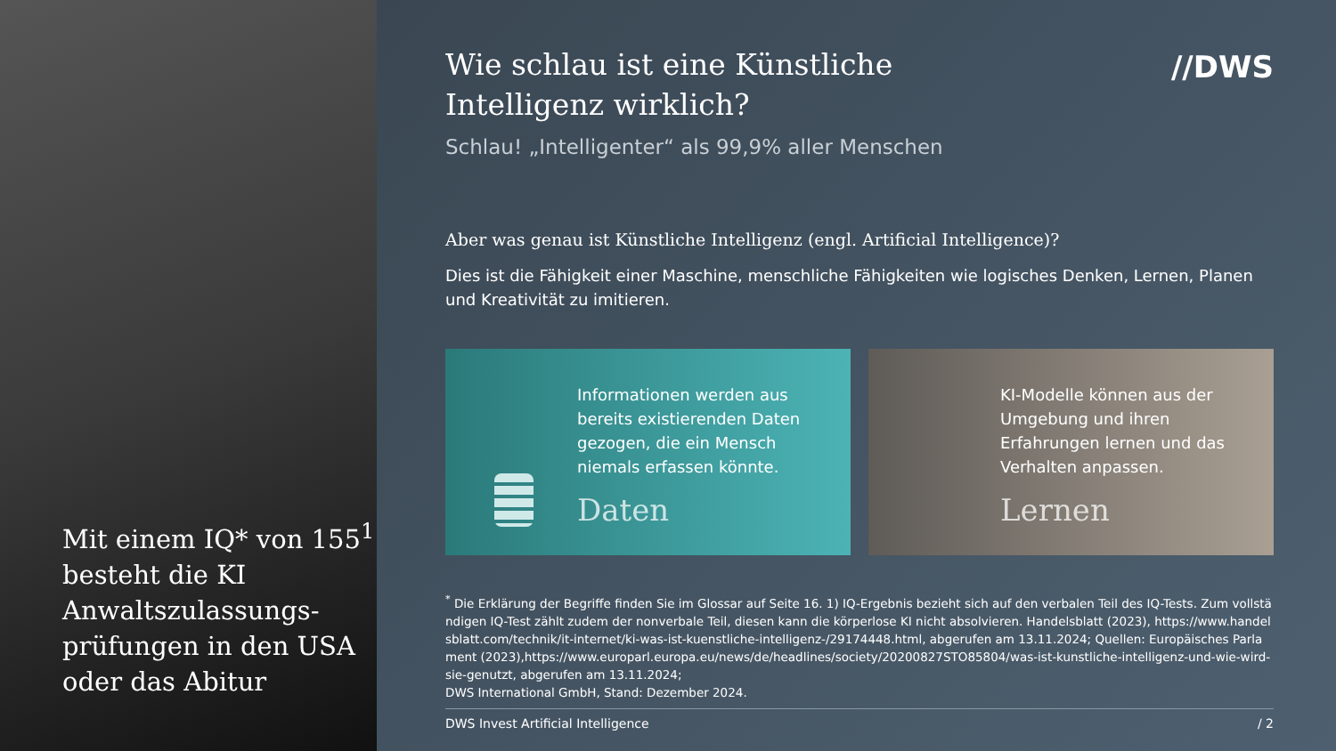Mit einem IQ* von 155<sup>1</sup> besteht die KI Anwaltszulassungs-prüfungen in den USA oder das Abitur
//DWS
Wie schlau ist eine Künstliche Intelligenz wirklich?
Schlau! „Intelligenter“ als 99,9% aller Menschen
Aber was genau ist Künstliche Intelligenz (engl. Artificial Intelligence)?
Dies ist die Fähigkeit einer Maschine, menschliche Fähigkeiten wie logisches Denken, Lernen, Planen und Kreativität zu imitieren.
Informationen werden aus bereits existierenden Daten gezogen, die ein Mensch niemals erfassen könnte.
Daten
KI-Modelle können aus der Umgebung und ihren Erfahrungen lernen und das Verhalten anpassen.
Lernen
<sup>*</sup> Die Erklärung der Begriffe finden Sie im Glossar auf Seite 16. 1) IQ-Ergebnis bezieht sich auf den verbalen Teil des IQ-Tests. Zum vollständigen IQ-Test zählt zudem der nonverbale Teil, diesen kann die körperlose KI nicht absolvieren. Handelsblatt (2023), https://www.handelsblatt.com/technik/it-internet/ki-was-ist-kuenstliche-intelligenz-/29174448.html, abgerufen am 13.11.2024; Quellen: Europäisches Parlament (2023),https://www.europarl.europa.eu/news/de/headlines/society/20200827STO85804/was-ist-kunstliche-intelligenz-und-wie-wird-sie-genutzt, abgerufen am 13.11.2024;
DWS International GmbH, Stand: Dezember 2024.
DWS Invest Artificial Intelligence / 2